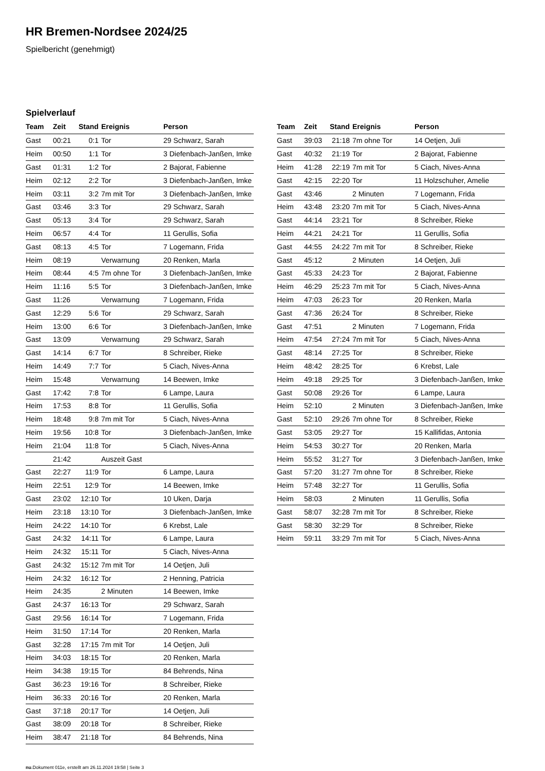HR Bremen-Nordsee 2024/25
Spielbericht (genehmigt)
Spielverlauf
| Team | Zeit | Stand | Ereignis | Person |
| --- | --- | --- | --- | --- |
| Gast | 00:21 | 0:1 | Tor | 29 Schwarz, Sarah |
| Heim | 00:50 | 1:1 | Tor | 3 Diefenbach-Janßen, Imke |
| Gast | 01:31 | 1:2 | Tor | 2 Bajorat, Fabienne |
| Heim | 02:12 | 2:2 | Tor | 3 Diefenbach-Janßen, Imke |
| Heim | 03:11 | 3:2 | 7m mit Tor | 3 Diefenbach-Janßen, Imke |
| Gast | 03:46 | 3:3 | Tor | 29 Schwarz, Sarah |
| Gast | 05:13 | 3:4 | Tor | 29 Schwarz, Sarah |
| Heim | 06:57 | 4:4 | Tor | 11 Gerullis, Sofia |
| Gast | 08:13 | 4:5 | Tor | 7 Logemann, Frida |
| Heim | 08:19 | | Verwarnung | 20 Renken, Marla |
| Heim | 08:44 | 4:5 | 7m ohne Tor | 3 Diefenbach-Janßen, Imke |
| Heim | 11:16 | 5:5 | Tor | 3 Diefenbach-Janßen, Imke |
| Gast | 11:26 | | Verwarnung | 7 Logemann, Frida |
| Gast | 12:29 | 5:6 | Tor | 29 Schwarz, Sarah |
| Heim | 13:00 | 6:6 | Tor | 3 Diefenbach-Janßen, Imke |
| Gast | 13:09 | | Verwarnung | 29 Schwarz, Sarah |
| Gast | 14:14 | 6:7 | Tor | 8 Schreiber, Rieke |
| Heim | 14:49 | 7:7 | Tor | 5 Ciach, Nives-Anna |
| Heim | 15:48 | | Verwarnung | 14 Beewen, Imke |
| Gast | 17:42 | 7:8 | Tor | 6 Lampe, Laura |
| Heim | 17:53 | 8:8 | Tor | 11 Gerullis, Sofia |
| Heim | 18:48 | 9:8 | 7m mit Tor | 5 Ciach, Nives-Anna |
| Heim | 19:56 | 10:8 | Tor | 3 Diefenbach-Janßen, Imke |
| Heim | 21:04 | 11:8 | Tor | 5 Ciach, Nives-Anna |
| | 21:42 | | Auszeit Gast | |
| Gast | 22:27 | 11:9 | Tor | 6 Lampe, Laura |
| Heim | 22:51 | 12:9 | Tor | 14 Beewen, Imke |
| Gast | 23:02 | 12:10 | Tor | 10 Uken, Darja |
| Heim | 23:18 | 13:10 | Tor | 3 Diefenbach-Janßen, Imke |
| Heim | 24:22 | 14:10 | Tor | 6 Krebst, Lale |
| Gast | 24:32 | 14:11 | Tor | 6 Lampe, Laura |
| Heim | 24:32 | 15:11 | Tor | 5 Ciach, Nives-Anna |
| Gast | 24:32 | 15:12 | 7m mit Tor | 14 Oetjen, Juli |
| Heim | 24:32 | 16:12 | Tor | 2 Henning, Patricia |
| Heim | 24:35 | | 2 Minuten | 14 Beewen, Imke |
| Gast | 24:37 | 16:13 | Tor | 29 Schwarz, Sarah |
| Gast | 29:56 | 16:14 | Tor | 7 Logemann, Frida |
| Heim | 31:50 | 17:14 | Tor | 20 Renken, Marla |
| Gast | 32:28 | 17:15 | 7m mit Tor | 14 Oetjen, Juli |
| Heim | 34:03 | 18:15 | Tor | 20 Renken, Marla |
| Heim | 34:38 | 19:15 | Tor | 84 Behrends, Nina |
| Gast | 36:23 | 19:16 | Tor | 8 Schreiber, Rieke |
| Heim | 36:33 | 20:16 | Tor | 20 Renken, Marla |
| Gast | 37:18 | 20:17 | Tor | 14 Oetjen, Juli |
| Gast | 38:09 | 20:18 | Tor | 8 Schreiber, Rieke |
| Heim | 38:47 | 21:18 | Tor | 84 Behrends, Nina |
| Team | Zeit | Stand | Ereignis | Person |
| --- | --- | --- | --- | --- |
| Gast | 39:03 | 21:18 | 7m ohne Tor | 14 Oetjen, Juli |
| Gast | 40:32 | 21:19 | Tor | 2 Bajorat, Fabienne |
| Heim | 41:28 | 22:19 | 7m mit Tor | 5 Ciach, Nives-Anna |
| Gast | 42:15 | 22:20 | Tor | 11 Holzschuher, Amelie |
| Gast | 43:46 | | 2 Minuten | 7 Logemann, Frida |
| Heim | 43:48 | 23:20 | 7m mit Tor | 5 Ciach, Nives-Anna |
| Gast | 44:14 | 23:21 | Tor | 8 Schreiber, Rieke |
| Heim | 44:21 | 24:21 | Tor | 11 Gerullis, Sofia |
| Gast | 44:55 | 24:22 | 7m mit Tor | 8 Schreiber, Rieke |
| Gast | 45:12 | | 2 Minuten | 14 Oetjen, Juli |
| Gast | 45:33 | 24:23 | Tor | 2 Bajorat, Fabienne |
| Heim | 46:29 | 25:23 | 7m mit Tor | 5 Ciach, Nives-Anna |
| Heim | 47:03 | 26:23 | Tor | 20 Renken, Marla |
| Gast | 47:36 | 26:24 | Tor | 8 Schreiber, Rieke |
| Gast | 47:51 | | 2 Minuten | 7 Logemann, Frida |
| Heim | 47:54 | 27:24 | 7m mit Tor | 5 Ciach, Nives-Anna |
| Gast | 48:14 | 27:25 | Tor | 8 Schreiber, Rieke |
| Heim | 48:42 | 28:25 | Tor | 6 Krebst, Lale |
| Heim | 49:18 | 29:25 | Tor | 3 Diefenbach-Janßen, Imke |
| Gast | 50:08 | 29:26 | Tor | 6 Lampe, Laura |
| Heim | 52:10 | | 2 Minuten | 3 Diefenbach-Janßen, Imke |
| Gast | 52:10 | 29:26 | 7m ohne Tor | 8 Schreiber, Rieke |
| Gast | 53:05 | 29:27 | Tor | 15 Kallifidas, Antonia |
| Heim | 54:53 | 30:27 | Tor | 20 Renken, Marla |
| Heim | 55:52 | 31:27 | Tor | 3 Diefenbach-Janßen, Imke |
| Gast | 57:20 | 31:27 | 7m ohne Tor | 8 Schreiber, Rieke |
| Heim | 57:48 | 32:27 | Tor | 11 Gerullis, Sofia |
| Heim | 58:03 | | 2 Minuten | 11 Gerullis, Sofia |
| Gast | 58:07 | 32:28 | 7m mit Tor | 8 Schreiber, Rieke |
| Gast | 58:30 | 32:29 | Tor | 8 Schreiber, Rieke |
| Heim | 59:11 | 33:29 | 7m mit Tor | 5 Ciach, Nives-Anna |
nu.Dokument 011e, erstellt am 26.11.2024 19:58 | Seite 3